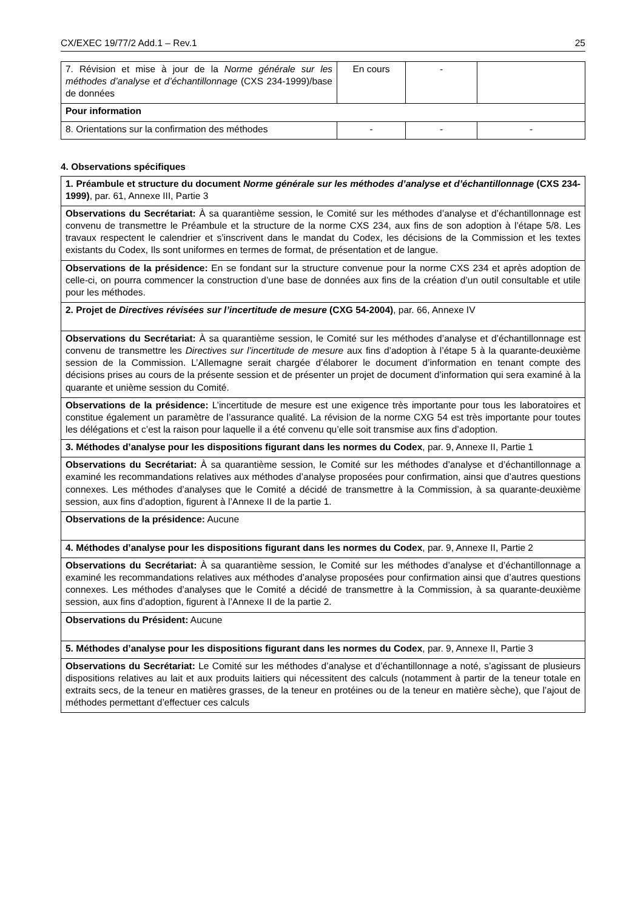CX/EXEC 19/77/2 Add.1 – Rev.1 25
| 7. Révision et mise à jour de la Norme générale sur les méthodes d’analyse et d’échantillonnage (CXS 234-1999)/base de données | En cours | - | |
| Pour information | | | |
| 8. Orientations sur la confirmation des méthodes | - | - | - |
4. Observations spécifiques
| 1. Préambule et structure du document Norme générale sur les méthodes d’analyse et d’échantillonnage (CXS 234-1999) , par. 61, Annexe III, Partie 3 |
| Observations du Secrétariat: À sa quarantième session, le Comité sur les méthodes d’analyse et d’échantillonnage est convenu de transmettre le Préambule et la structure de la norme CXS 234, aux fins de son adoption à l’étape 5/8. Les travaux respectent le calendrier et s’inscrivent dans le mandat du Codex, les décisions de la Commission et les textes existants du Codex, Ils sont uniformes en termes de format, de présentation et de langue. |
| Observations de la présidence: En se fondant sur la structure convenue pour la norme CXS 234 et après adoption de celle-ci, on pourra commencer la construction d’une base de données aux fins de la création d’un outil consultable et utile pour les méthodes. |
| 2. Projet de Directives révisées sur l’incertitude de mesure (CXG 54-2004) , par. 66, Annexe IV |
| Observations du Secrétariat: À sa quarantième session, le Comité sur les méthodes d’analyse et d’échantillonnage est convenu de transmettre les Directives sur l’incertitude de mesure aux fins d’adoption à l’étape 5 à la quarante-deuxième session de la Commission. L’Allemagne serait chargée d’élaborer le document d’information en tenant compte des décisions prises au cours de la présente session et de présenter un projet de document d’information qui sera examiné à la quarante et unième session du Comité. |
| Observations de la présidence: L’incertitude de mesure est une exigence très importante pour tous les laboratoires et constitue également un paramètre de l’assurance qualité. La révision de la norme CXG 54 est très importante pour toutes les délégations et c’est la raison pour laquelle il a été convenu qu’elle soit transmise aux fins d’adoption. |
| 3. Méthodes d’analyse pour les dispositions figurant dans les normes du Codex , par. 9, Annexe II, Partie 1 |
| Observations du Secrétariat: À sa quarantième session, le Comité sur les méthodes d’analyse et d’échantillonnage a examiné les recommandations relatives aux méthodes d’analyse proposées pour confirmation, ainsi que d’autres questions connexes. Les méthodes d’analyses que le Comité a décidé de transmettre à la Commission, à sa quarante-deuxième session, aux fins d’adoption, figurent à l’Annexe II de la partie 1. |
| Observations de la présidence: Aucune |
| 4. Méthodes d’analyse pour les dispositions figurant dans les normes du Codex , par. 9, Annexe II, Partie 2 |
| Observations du Secrétariat: À sa quarantième session, le Comité sur les méthodes d’analyse et d’échantillonnage a examiné les recommandations relatives aux méthodes d’analyse proposées pour confirmation ainsi que d’autres questions connexes. Les méthodes d’analyses que le Comité a décidé de transmettre à la Commission, à sa quarante-deuxième session, aux fins d’adoption, figurent à l’Annexe II de la partie 2. |
| Observations du Président: Aucune |
| 5. Méthodes d’analyse pour les dispositions figurant dans les normes du Codex , par. 9, Annexe II, Partie 3 |
| Observations du Secrétariat: Le Comité sur les méthodes d’analyse et d’échantillonnage a noté, s’agissant de plusieurs dispositions relatives au lait et aux produits laitiers qui nécessitent des calculs (notamment à partir de la teneur totale en extraits secs, de la teneur en matières grasses, de la teneur en protéines ou de la teneur en matière sèche), que l’ajout de méthodes permettant d’effectuer ces calculs |